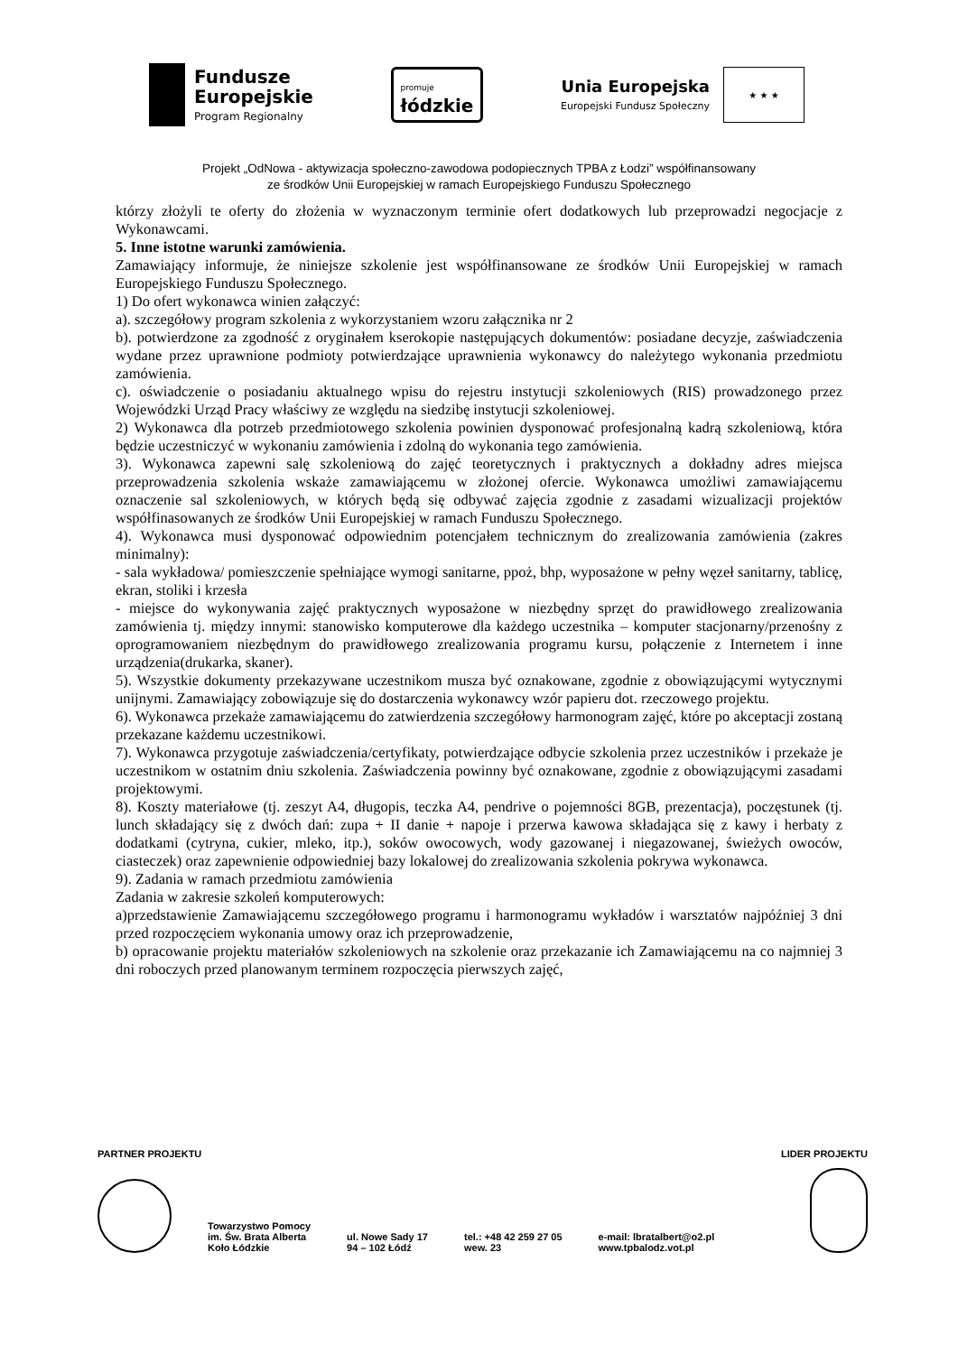Fundusze
Europejskie
Program Regionalny
promuje
łódzkie
Unia Europejska
Europejski Fundusz Społeczny
★ ★ ★
Projekt „OdNowa - aktywizacja społeczno-zawodowa podopiecznych TPBA z Łodzi” współfinansowany
ze środków Unii Europejskiej w ramach Europejskiego Funduszu Społecznego
którzy złożyli te oferty do złożenia w wyznaczonym terminie ofert dodatkowych lub przeprowadzi negocjacje z Wykonawcami.
5. Inne istotne warunki zamówienia.
Zamawiający informuje, że niniejsze szkolenie jest współfinansowane ze środków Unii Europejskiej w ramach Europejskiego Funduszu Społecznego.
1) Do ofert wykonawca winien załączyć:
a). szczegółowy program szkolenia z wykorzystaniem wzoru załącznika nr 2
b). potwierdzone za zgodność z oryginałem kserokopie następujących dokumentów: posiadane decyzje, zaświadczenia wydane przez uprawnione podmioty potwierdzające uprawnienia wykonawcy do należytego wykonania przedmiotu zamówienia.
c). oświadczenie o posiadaniu aktualnego wpisu do rejestru instytucji szkoleniowych (RIS) prowadzonego przez Wojewódzki Urząd Pracy właściwy ze względu na siedzibę instytucji szkoleniowej.
2) Wykonawca dla potrzeb przedmiotowego szkolenia powinien dysponować profesjonalną kadrą szkoleniową, która będzie uczestniczyć w wykonaniu zamówienia i zdolną do wykonania tego zamówienia.
3). Wykonawca zapewni salę szkoleniową do zajęć teoretycznych i praktycznych a dokładny adres miejsca przeprowadzenia szkolenia wskaże zamawiającemu w złożonej ofercie. Wykonawca umożliwi zamawiającemu oznaczenie sal szkoleniowych, w których będą się odbywać zajęcia zgodnie z zasadami wizualizacji projektów współfinasowanych ze środków Unii Europejskiej w ramach Funduszu Społecznego.
4). Wykonawca musi dysponować odpowiednim potencjałem technicznym do zrealizowania zamówienia (zakres minimalny):
- sala wykładowa/ pomieszczenie spełniające wymogi sanitarne, ppoż, bhp, wyposażone w pełny węzeł sanitarny, tablicę, ekran, stoliki i krzesła
- miejsce do wykonywania zajęć praktycznych wyposażone w niezbędny sprzęt do prawidłowego zrealizowania zamówienia tj. między innymi: stanowisko komputerowe dla każdego uczestnika – komputer stacjonarny/przenośny z oprogramowaniem niezbędnym do prawidłowego zrealizowania programu kursu, połączenie z Internetem i inne urządzenia(drukarka, skaner).
5). Wszystkie dokumenty przekazywane uczestnikom musza być oznakowane, zgodnie z obowiązującymi wytycznymi unijnymi. Zamawiający zobowiązuje się do dostarczenia wykonawcy wzór papieru dot. rzeczowego projektu.
6). Wykonawca przekaże zamawiającemu do zatwierdzenia szczegółowy harmonogram zajęć, które po akceptacji zostaną przekazane każdemu uczestnikowi.
7). Wykonawca przygotuje zaświadczenia/certyfikaty, potwierdzające odbycie szkolenia przez uczestników i przekaże je uczestnikom w ostatnim dniu szkolenia. Zaświadczenia powinny być oznakowane, zgodnie z obowiązującymi zasadami projektowymi.
8). Koszty materiałowe (tj. zeszyt A4, długopis, teczka A4, pendrive o pojemności 8GB, prezentacja), poczęstunek (tj. lunch składający się z dwóch dań: zupa + II danie + napoje i przerwa kawowa składająca się z kawy i herbaty z dodatkami (cytryna, cukier, mleko, itp.), soków owocowych, wody gazowanej i niegazowanej, świeżych owoców, ciasteczek) oraz zapewnienie odpowiedniej bazy lokalowej do zrealizowania szkolenia pokrywa wykonawca.
9). Zadania w ramach przedmiotu zamówienia
Zadania w zakresie szkoleń komputerowych:
a)przedstawienie Zamawiającemu szczegółowego programu i harmonogramu wykładów i warsztatów najpóźniej 3 dni przed rozpoczęciem wykonania umowy oraz ich przeprowadzenie,
b) opracowanie projektu materiałów szkoleniowych na szkolenie oraz przekazanie ich Zamawiającemu na co najmniej 3 dni roboczych przed planowanym terminem rozpoczęcia pierwszych zajęć,
PARTNER PROJEKTU LIDER PROJEKTU
Towarzystwo Pomocy
im. Św. Brata Alberta
Koło Łódzkie
ul. Nowe Sady 17
94 – 102 Łódź
tel.: +48 42 259 27 05
wew. 23
e-mail: lbratalbert@o2.pl
www.tpbalodz.vot.pl